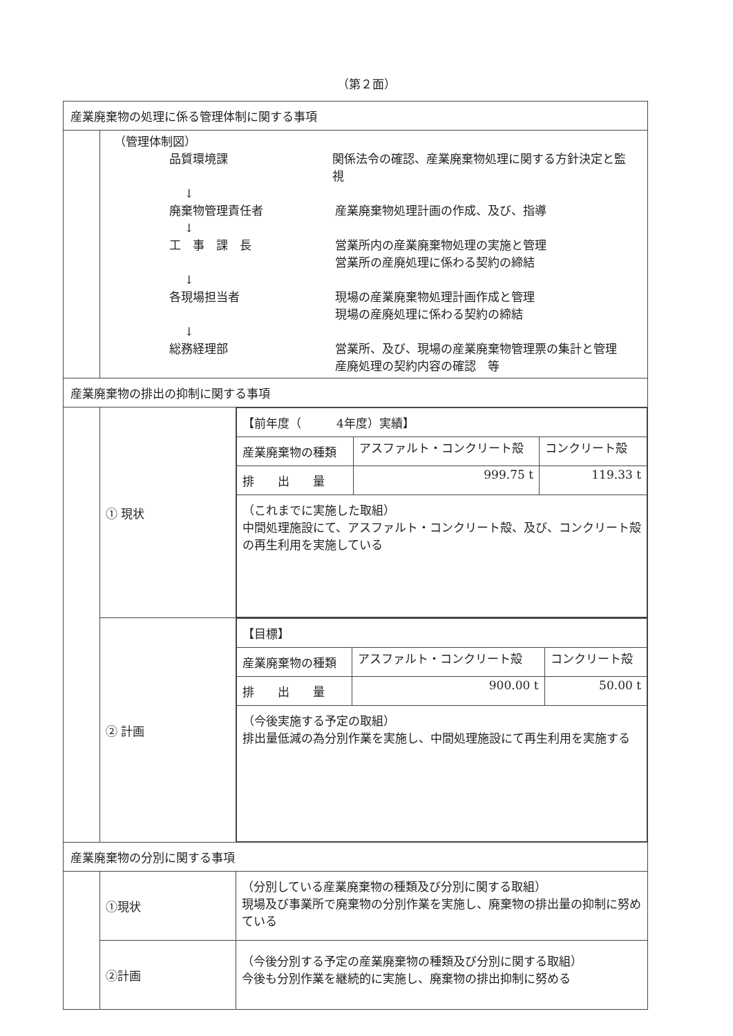（第２面）
| 産業廃棄物の処理に係る管理体制に関する事項 | | |
| | （管理体制図） 品質環境課 関係法令の確認、産業廃棄物処理に関する方針決定と監視 ↓ 廃棄物管理責任者 産業廃棄物処理計画の作成、及び、指導 ↓ 工 事 課 長 営業所内の産業廃棄物処理の実施と管理 営業所の産廃処理に係わる契約の締結 ↓ 各現場担当者 現場の産業廃棄物処理計画作成と管理 現場の産廃処理に係わる契約の締結 ↓ 総務経理部 営業所、及び、現場の産業廃棄物管理票の集計と管理 産廃処理の契約内容の確認 等 | |
| 産業廃棄物の排出の抑制に関する事項 | | |
| | ① 現状 | / 【前年度（ 4年度）実績】 / / / / 産業廃棄物の種類 / アスファルト・コンクリート殻 / コンクリート殻 / / 排 出 量 / 999.75 t / 119.33 t / / （これまでに実施した取組） 中間処理施設にて、アスファルト・コンクリート殻、及び、コンクリート殻の再生利用を実施している / / / |
| | ② 計画 | / 【目標】 / / / / 産業廃棄物の種類 / アスファルト・コンクリート殻 / コンクリート殻 / / 排 出 量 / 900.00 t / 50.00 t / / （今後実施する予定の取組） 排出量低減の為分別作業を実施し、中間処理施設にて再生利用を実施する / / / |
| 産業廃棄物の分別に関する事項 | | |
| | ①現状 | （分別している産業廃棄物の種類及び分別に関する取組） 現場及び事業所で廃棄物の分別作業を実施し、廃棄物の排出量の抑制に努めている |
| | ②計画 | （今後分別する予定の産業廃棄物の種類及び分別に関する取組） 今後も分別作業を継続的に実施し、廃棄物の排出抑制に努める |